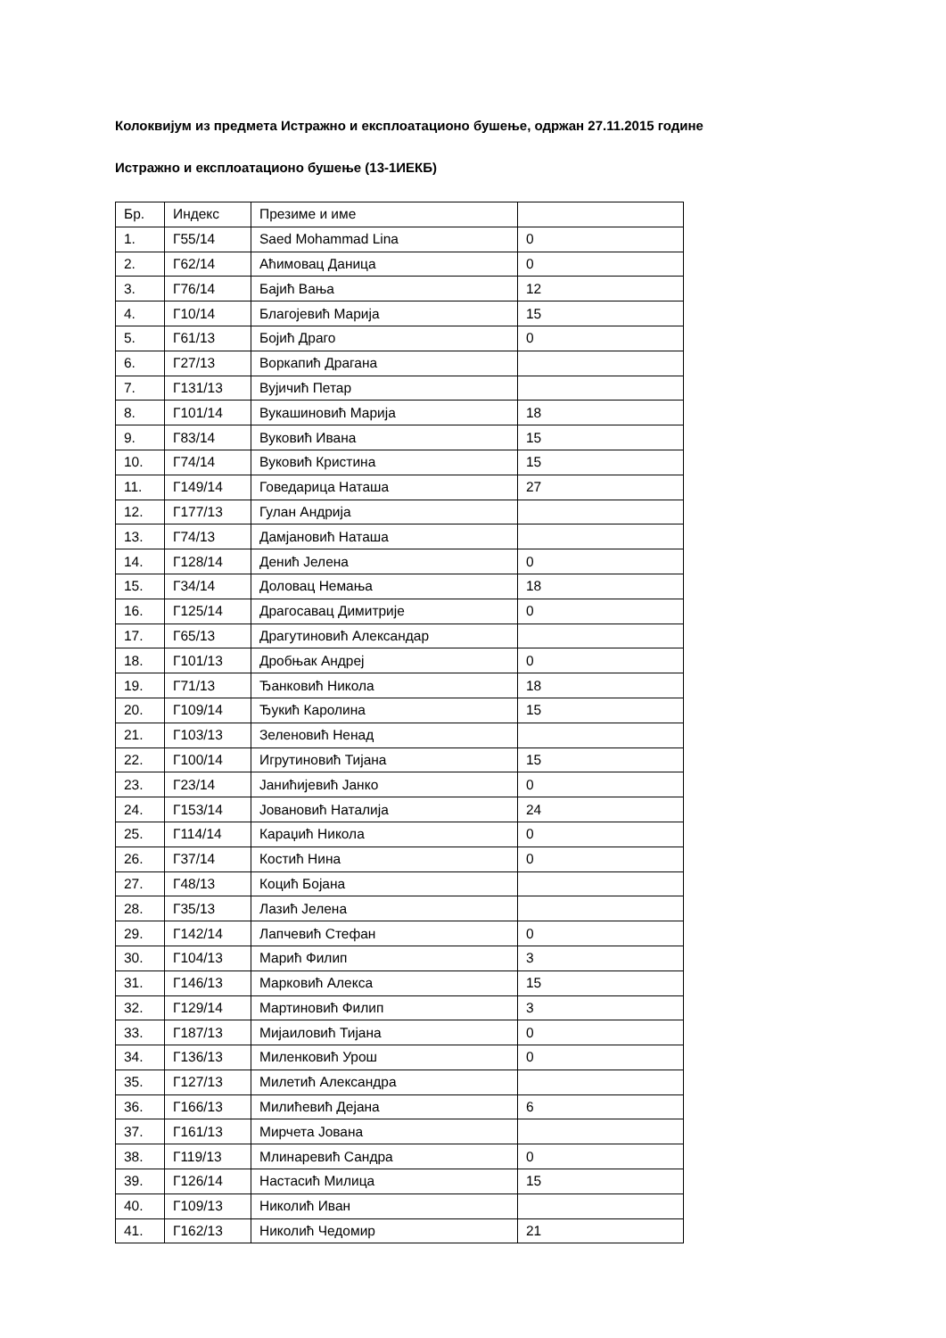Колоквијум из предмета Истражно и експлоатационо бушење, одржан 27.11.2015 године
Истражно и експлоатационо бушење (13-1ИЕКБ)
| Бр. | Индекс | Презиме и име | |
| 1. | Г55/14 | Saed Mohammad Lina | 0 |
| 2. | Г62/14 | Аћимовац Даница | 0 |
| 3. | Г76/14 | Бајић Вања | 12 |
| 4. | Г10/14 | Благојевић Марија | 15 |
| 5. | Г61/13 | Бојић Драго | 0 |
| 6. | Г27/13 | Воркапић Драгана | |
| 7. | Г131/13 | Вујичић Петар | |
| 8. | Г101/14 | Вукашиновић Марија | 18 |
| 9. | Г83/14 | Вуковић Ивана | 15 |
| 10. | Г74/14 | Вуковић Кристина | 15 |
| 11. | Г149/14 | Говедарица Наташа | 27 |
| 12. | Г177/13 | Гулан Андрија | |
| 13. | Г74/13 | Дамјановић Наташа | |
| 14. | Г128/14 | Денић Јелена | 0 |
| 15. | Г34/14 | Доловац Немања | 18 |
| 16. | Г125/14 | Драгосавац Димитрије | 0 |
| 17. | Г65/13 | Драгутиновић Александар | |
| 18. | Г101/13 | Дробњак Андреј | 0 |
| 19. | Г71/13 | Ђанковић Никола | 18 |
| 20. | Г109/14 | Ђукић Каролина | 15 |
| 21. | Г103/13 | Зеленовић Ненад | |
| 22. | Г100/14 | Игрутиновић Тијана | 15 |
| 23. | Г23/14 | Јанићијевић Јанко | 0 |
| 24. | Г153/14 | Јовановић Наталија | 24 |
| 25. | Г114/14 | Караџић Никола | 0 |
| 26. | Г37/14 | Костић Нина | 0 |
| 27. | Г48/13 | Коцић Бојана | |
| 28. | Г35/13 | Лазић Јелена | |
| 29. | Г142/14 | Лапчевић Стефан | 0 |
| 30. | Г104/13 | Марић Филип | 3 |
| 31. | Г146/13 | Марковић Алекса | 15 |
| 32. | Г129/14 | Мартиновић Филип | 3 |
| 33. | Г187/13 | Мијаиловић Тијана | 0 |
| 34. | Г136/13 | Миленковић Урош | 0 |
| 35. | Г127/13 | Милетић Александра | |
| 36. | Г166/13 | Милићевић Дејана | 6 |
| 37. | Г161/13 | Мирчета Јована | |
| 38. | Г119/13 | Млинаревић Сандра | 0 |
| 39. | Г126/14 | Настасић Милица | 15 |
| 40. | Г109/13 | Николић Иван | |
| 41. | Г162/13 | Николић Чедомир | 21 |